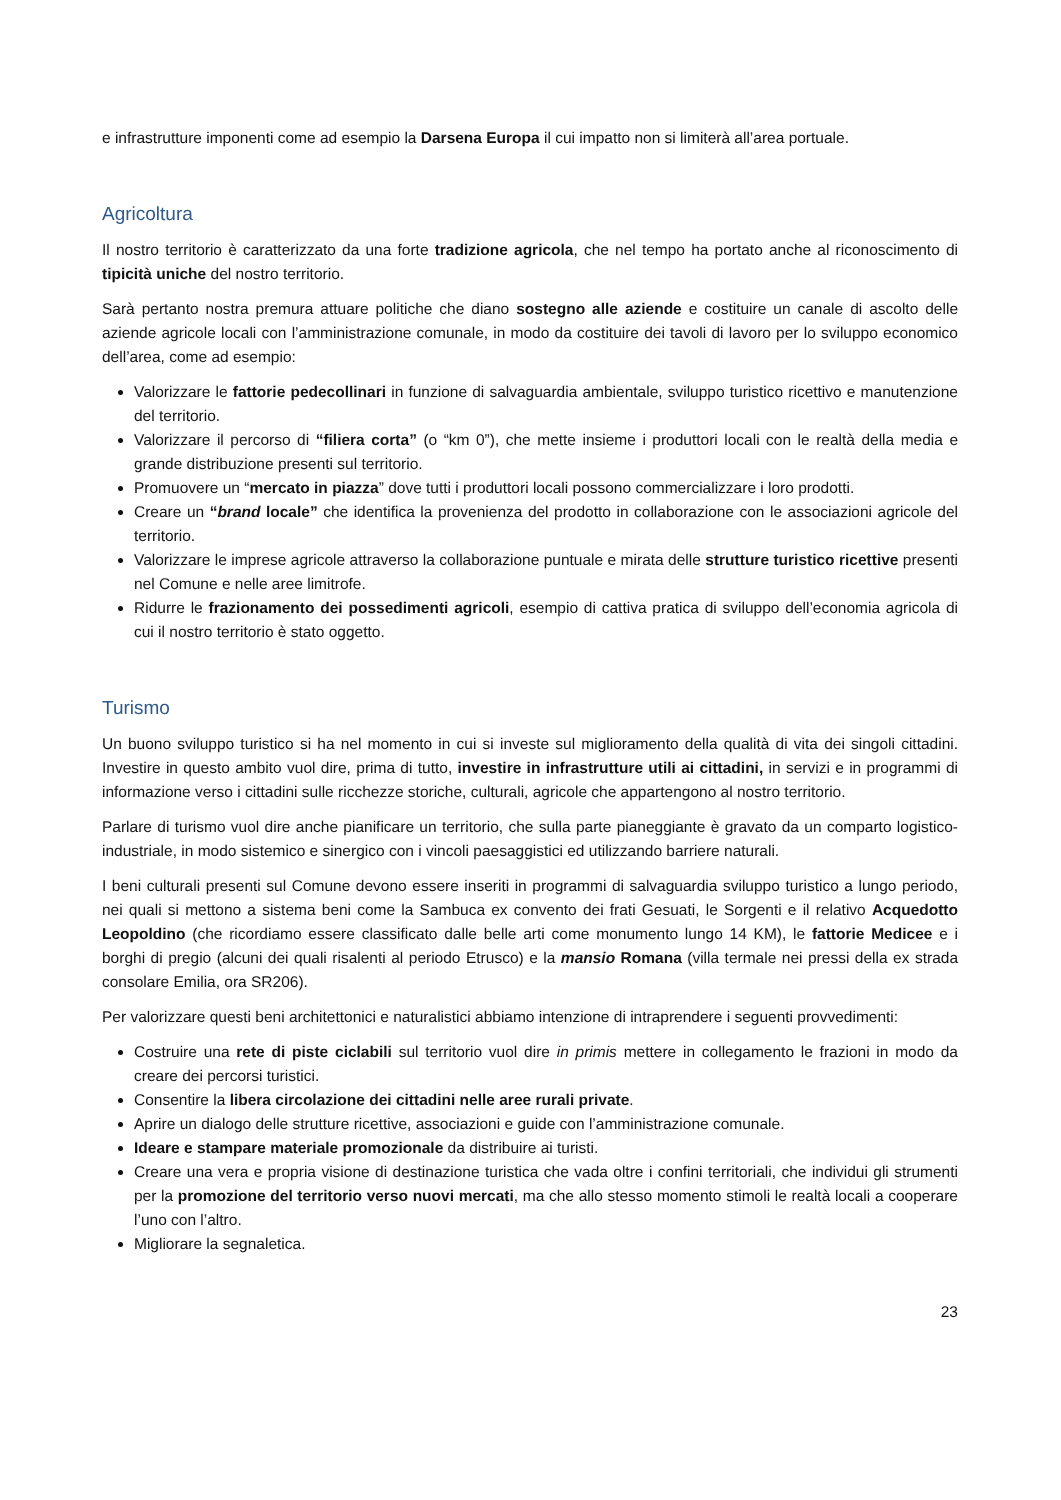e infrastrutture imponenti come ad esempio la Darsena Europa il cui impatto non si limiterà all’area portuale.
Agricoltura
Il nostro territorio è caratterizzato da una forte tradizione agricola, che nel tempo ha portato anche al riconoscimento di tipicità uniche del nostro territorio.
Sarà pertanto nostra premura attuare politiche che diano sostegno alle aziende e costituire un canale di ascolto delle aziende agricole locali con l’amministrazione comunale, in modo da costituire dei tavoli di lavoro per lo sviluppo economico dell’area, come ad esempio:
Valorizzare le fattorie pedecollinari in funzione di salvaguardia ambientale, sviluppo turistico ricettivo e manutenzione del territorio.
Valorizzare il percorso di “filiera corta” (o “km 0”), che mette insieme i produttori locali con le realtà della media e grande distribuzione presenti sul territorio.
Promuovere un “mercato in piazza” dove tutti i produttori locali possono commercializzare i loro prodotti.
Creare un “brand locale” che identifica la provenienza del prodotto in collaborazione con le associazioni agricole del territorio.
Valorizzare le imprese agricole attraverso la collaborazione puntuale e mirata delle strutture turistico ricettive presenti nel Comune e nelle aree limitrofe.
Ridurre le frazionamento dei possedimenti agricoli, esempio di cattiva pratica di sviluppo dell’economia agricola di cui il nostro territorio è stato oggetto.
Turismo
Un buono sviluppo turistico si ha nel momento in cui si investe sul miglioramento della qualità di vita dei singoli cittadini. Investire in questo ambito vuol dire, prima di tutto, investire in infrastrutture utili ai cittadini, in servizi e in programmi di informazione verso i cittadini sulle ricchezze storiche, culturali, agricole che appartengono al nostro territorio.
Parlare di turismo vuol dire anche pianificare un territorio, che sulla parte pianeggiante è gravato da un comparto logistico-industriale, in modo sistemico e sinergico con i vincoli paesaggistici ed utilizzando barriere naturali.
I beni culturali presenti sul Comune devono essere inseriti in programmi di salvaguardia sviluppo turistico a lungo periodo, nei quali si mettono a sistema beni come la Sambuca ex convento dei frati Gesuati, le Sorgenti e il relativo Acquedotto Leopoldino (che ricordiamo essere classificato dalle belle arti come monumento lungo 14 KM), le fattorie Medicee e i borghi di pregio (alcuni dei quali risalenti al periodo Etrusco) e la mansio Romana (villa termale nei pressi della ex strada consolare Emilia, ora SR206).
Per valorizzare questi beni architettonici e naturalistici abbiamo intenzione di intraprendere i seguenti provvedimenti:
Costruire una rete di piste ciclabili sul territorio vuol dire in primis mettere in collegamento le frazioni in modo da creare dei percorsi turistici.
Consentire la libera circolazione dei cittadini nelle aree rurali private.
Aprire un dialogo delle strutture ricettive, associazioni e guide con l’amministrazione comunale.
Ideare e stampare materiale promozionale da distribuire ai turisti.
Creare una vera e propria visione di destinazione turistica che vada oltre i confini territoriali, che individui gli strumenti per la promozione del territorio verso nuovi mercati, ma che allo stesso momento stimoli le realtà locali a cooperare l’uno con l’altro.
Migliorare la segnaletica.
23